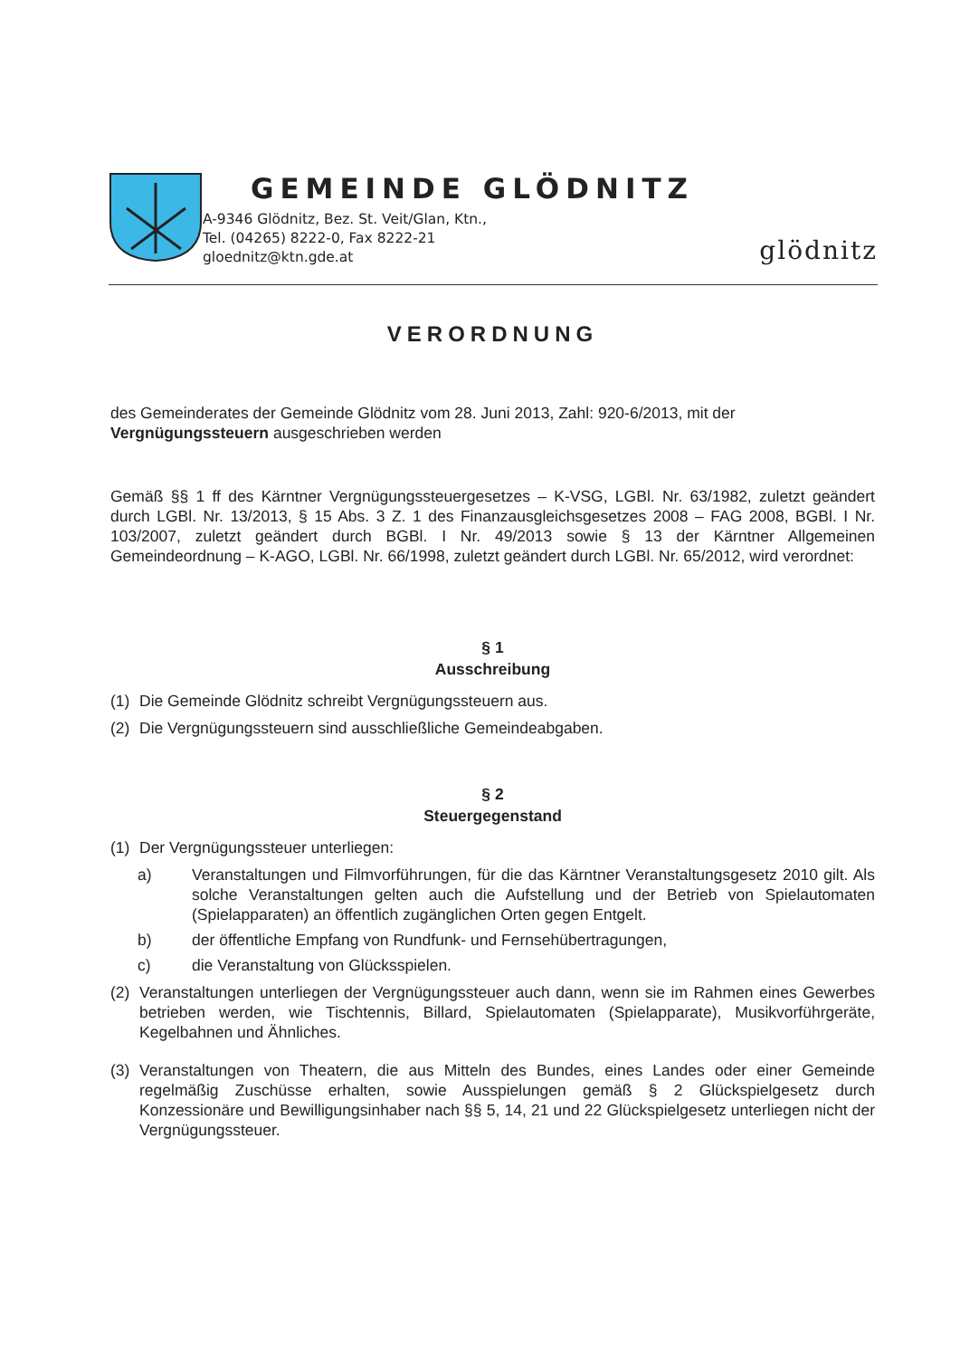GEMEINDE GLÖDNITZ
A-9346 Glödnitz, Bez. St. Veit/Glan, Ktn.,
Tel. (04265) 8222-0, Fax 8222-21
gloednitz@ktn.gde.at
glödnitz
VERORDNUNG
des Gemeinderates der Gemeinde Glödnitz vom 28. Juni 2013, Zahl: 920-6/2013, mit der
Vergnügungssteuern ausgeschrieben werden
Gemäß §§ 1 ff des Kärntner Vergnügungssteuergesetzes – K-VSG, LGBl. Nr. 63/1982, zuletzt geändert durch LGBl. Nr. 13/2013, § 15 Abs. 3 Z. 1 des Finanzausgleichsgesetzes 2008 – FAG 2008, BGBl. I Nr. 103/2007, zuletzt geändert durch BGBl. I Nr. 49/2013 sowie § 13 der Kärntner Allgemeinen Gemeindeordnung – K-AGO, LGBl. Nr. 66/1998, zuletzt geändert durch LGBl. Nr. 65/2012, wird verordnet:
§ 1
Ausschreibung
(1) Die Gemeinde Glödnitz schreibt Vergnügungssteuern aus.
(2) Die Vergnügungssteuern sind ausschließliche Gemeindeabgaben.
§ 2
Steuergegenstand
(1) Der Vergnügungssteuer unterliegen:
a)
Veranstaltungen und Filmvorführungen, für die das Kärntner Veranstaltungsgesetz 2010 gilt. Als solche Veranstaltungen gelten auch die Aufstellung und der Betrieb von Spielautomaten (Spielapparaten) an öffentlich zugänglichen Orten gegen Entgelt.
b)
der öffentliche Empfang von Rundfunk- und Fernsehübertragungen,
c)
die Veranstaltung von Glücksspielen.
(2)
Veranstaltungen unterliegen der Vergnügungssteuer auch dann, wenn sie im Rahmen eines Gewerbes betrieben werden, wie Tischtennis, Billard, Spielautomaten (Spielapparate), Musikvorführgeräte, Kegelbahnen und Ähnliches.
(3)
Veranstaltungen von Theatern, die aus Mitteln des Bundes, eines Landes oder einer Gemeinde regelmäßig Zuschüsse erhalten, sowie Ausspielungen gemäß § 2 Glückspielgesetz durch Konzessionäre und Bewilligungsinhaber nach §§ 5, 14, 21 und 22 Glückspielgesetz unterliegen nicht der Vergnügungssteuer.